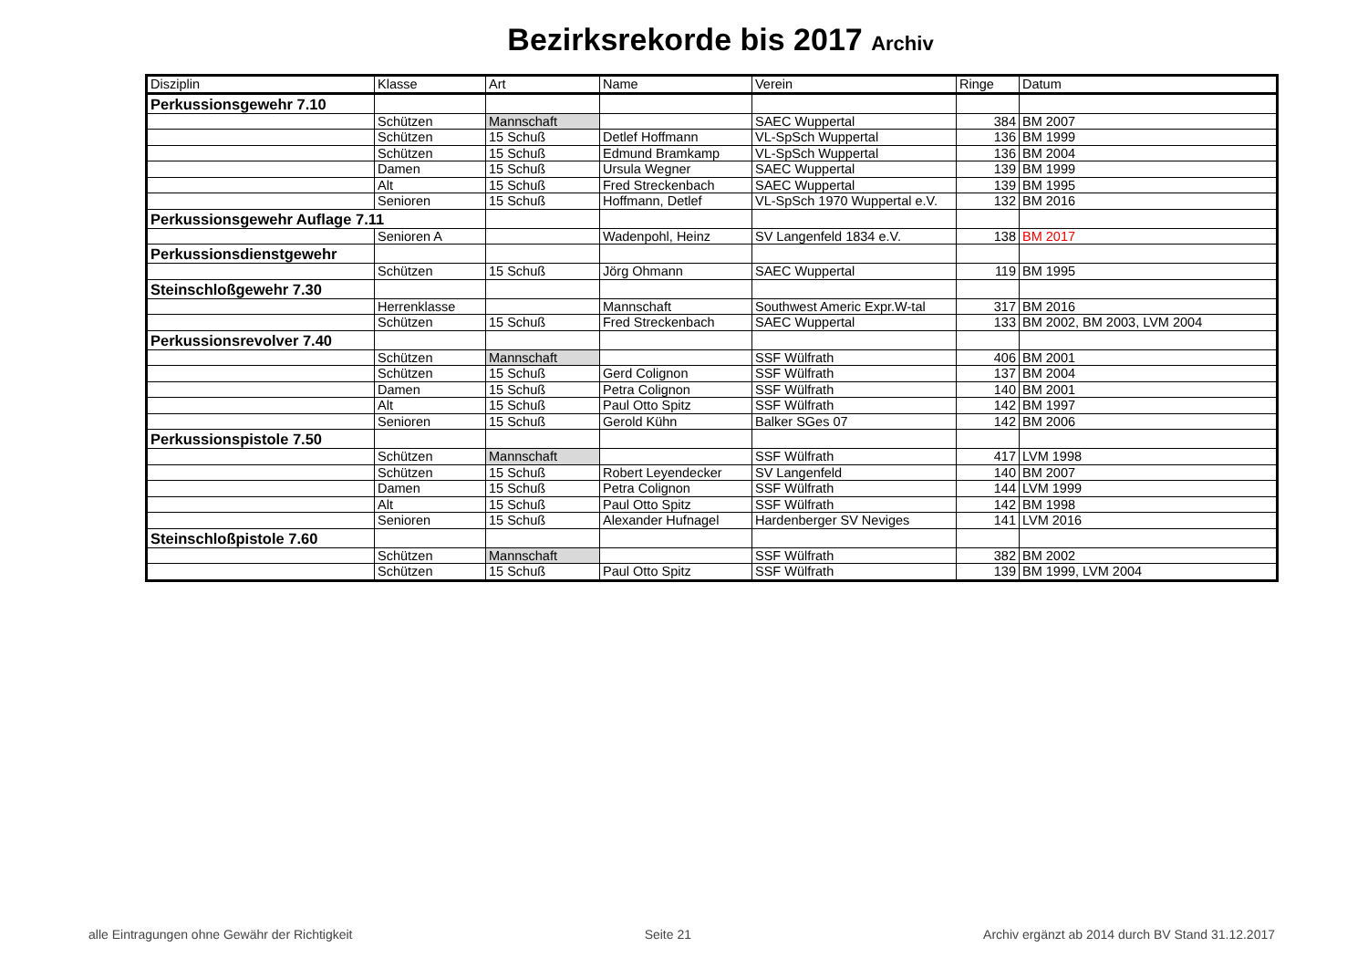Bezirksrekorde bis 2017 Archiv
| Disziplin | Klasse | Art | Name | Verein | Ringe | Datum |
| --- | --- | --- | --- | --- | --- | --- |
| Perkussionsgewehr 7.10 | | | | | | |
| | Schützen | Mannschaft | | SAEC Wuppertal | 384 | BM 2007 |
| | Schützen | 15 Schuß | Detlef Hoffmann | VL-SpSch Wuppertal | 136 | BM 1999 |
| | Schützen | 15 Schuß | Edmund Bramkamp | VL-SpSch Wuppertal | 136 | BM 2004 |
| | Damen | 15 Schuß | Ursula Wegner | SAEC Wuppertal | 139 | BM 1999 |
| | Alt | 15 Schuß | Fred Streckenbach | SAEC Wuppertal | 139 | BM 1995 |
| | Senioren | 15 Schuß | Hoffmann, Detlef | VL-SpSch 1970 Wuppertal e.V. | 132 | BM 2016 |
| Perkussionsgewehr Auflage 7.11 | | | | | | |
| | Senioren A | | Wadenpohl, Heinz | SV Langenfeld 1834 e.V. | 138 | BM 2017 |
| Perkussionsdienstgewehr | | | | | | |
| | Schützen | 15 Schuß | Jörg Ohmann | SAEC Wuppertal | 119 | BM 1995 |
| Steinschloßgewehr 7.30 | | | | | | |
| | Herrenklasse | | Mannschaft | Southwest Americ Expr.W-tal | 317 | BM 2016 |
| | Schützen | 15 Schuß | Fred Streckenbach | SAEC Wuppertal | 133 | BM 2002, BM 2003, LVM 2004 |
| Perkussionsrevolver 7.40 | | | | | | |
| | Schützen | Mannschaft | | SSF Wülfrath | 406 | BM 2001 |
| | Schützen | 15 Schuß | Gerd Colignon | SSF Wülfrath | 137 | BM 2004 |
| | Damen | 15 Schuß | Petra Colignon | SSF Wülfrath | 140 | BM 2001 |
| | Alt | 15 Schuß | Paul Otto Spitz | SSF Wülfrath | 142 | BM 1997 |
| | Senioren | 15 Schuß | Gerold Kühn | Balker SGes 07 | 142 | BM 2006 |
| Perkussionspistole 7.50 | | | | | | |
| | Schützen | Mannschaft | | SSF Wülfrath | 417 | LVM 1998 |
| | Schützen | 15 Schuß | Robert Leyendecker | SV Langenfeld | 140 | BM 2007 |
| | Damen | 15 Schuß | Petra Colignon | SSF Wülfrath | 144 | LVM 1999 |
| | Alt | 15 Schuß | Paul Otto Spitz | SSF Wülfrath | 142 | BM 1998 |
| | Senioren | 15 Schuß | Alexander Hufnagel | Hardenberger SV Neviges | 141 | LVM 2016 |
| Steinschloßpistole 7.60 | | | | | | |
| | Schützen | Mannschaft | | SSF Wülfrath | 382 | BM 2002 |
| | Schützen | 15 Schuß | Paul Otto Spitz | SSF Wülfrath | 139 | BM 1999, LVM 2004 |
alle Eintragungen ohne Gewähr der Richtigkeit Seite 21 Archiv ergänzt ab 2014 durch BV Stand 31.12.2017